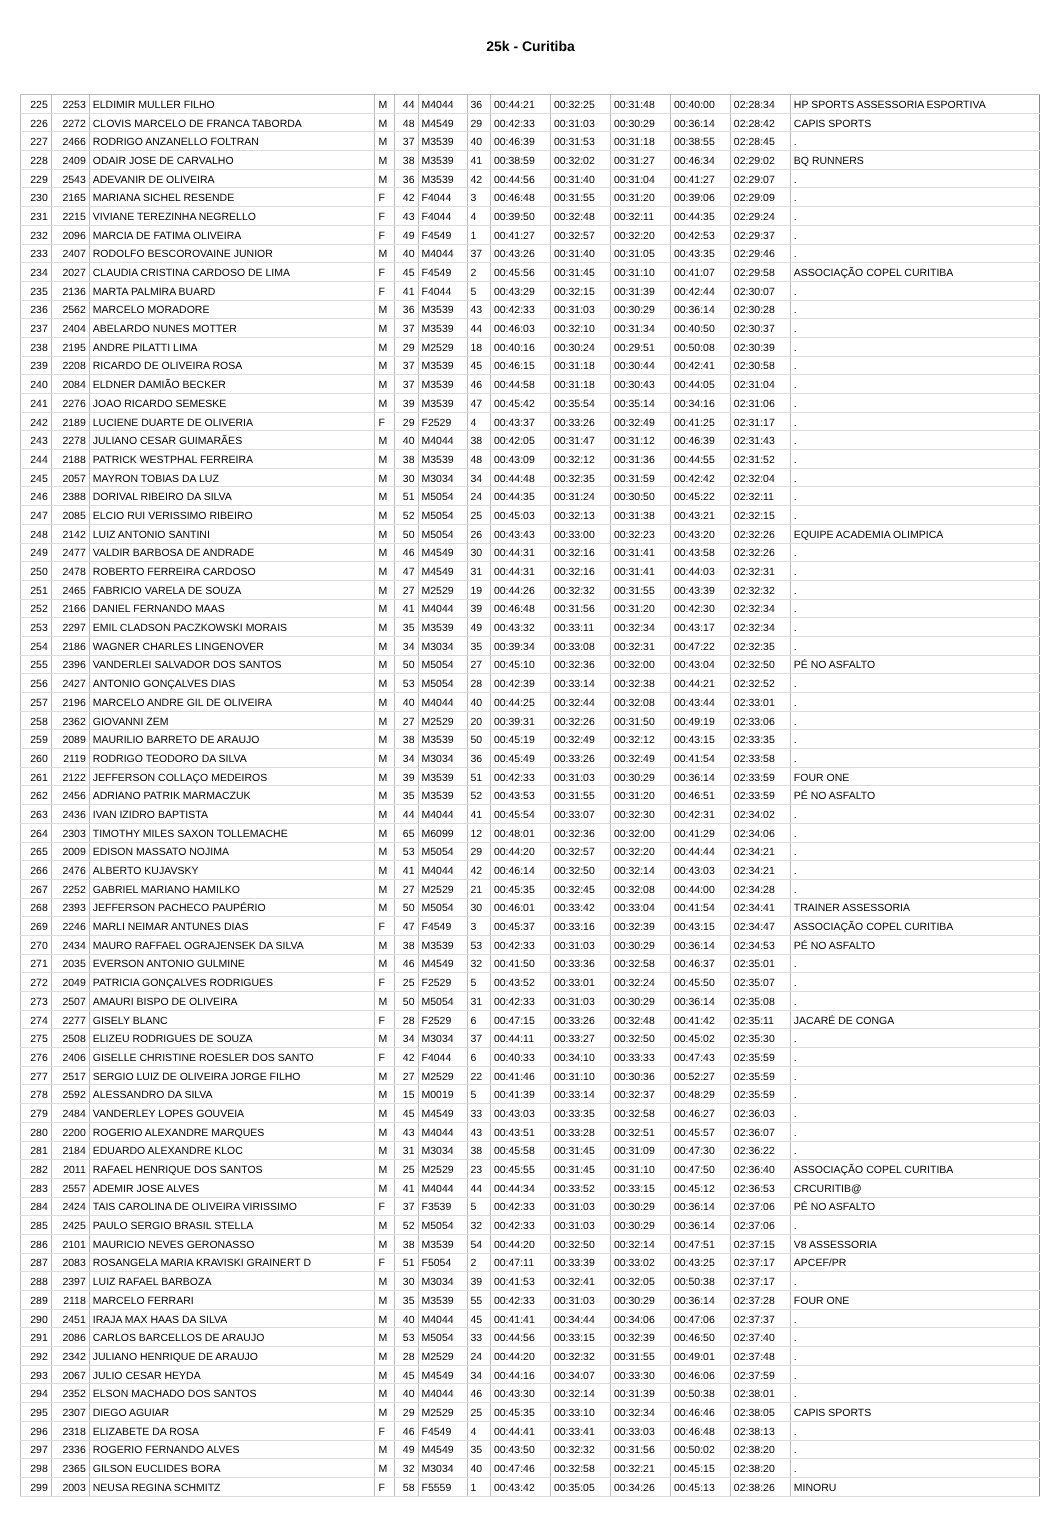25k - Curitiba
| 225 | 2253 | ELDIMIR MULLER FILHO | M | 44 | M4044 | 36 | 00:44:21 | 00:32:25 | 00:31:48 | 00:40:00 | 02:28:34 | HP SPORTS ASSESSORIA ESPORTIVA |
| 226 | 2272 | CLOVIS MARCELO DE FRANCA TABORDA | M | 48 | M4549 | 29 | 00:42:33 | 00:31:03 | 00:30:29 | 00:36:14 | 02:28:42 | CAPIS SPORTS |
| 227 | 2466 | RODRIGO ANZANELLO FOLTRAN | M | 37 | M3539 | 40 | 00:46:39 | 00:31:53 | 00:31:18 | 00:38:55 | 02:28:45 | . |
| 228 | 2409 | ODAIR JOSE DE CARVALHO | M | 38 | M3539 | 41 | 00:38:59 | 00:32:02 | 00:31:27 | 00:46:34 | 02:29:02 | BQ RUNNERS |
| 229 | 2543 | ADEVANIR DE OLIVEIRA | M | 36 | M3539 | 42 | 00:44:56 | 00:31:40 | 00:31:04 | 00:41:27 | 02:29:07 | . |
| 230 | 2165 | MARIANA SICHEL RESENDE | F | 42 | F4044 | 3 | 00:46:48 | 00:31:55 | 00:31:20 | 00:39:06 | 02:29:09 | . |
| 231 | 2215 | VIVIANE TEREZINHA NEGRELLO | F | 43 | F4044 | 4 | 00:39:50 | 00:32:48 | 00:32:11 | 00:44:35 | 02:29:24 | . |
| 232 | 2096 | MARCIA DE FATIMA OLIVEIRA | F | 49 | F4549 | 1 | 00:41:27 | 00:32:57 | 00:32:20 | 00:42:53 | 02:29:37 | . |
| 233 | 2407 | RODOLFO BESCOROVAINE JUNIOR | M | 40 | M4044 | 37 | 00:43:26 | 00:31:40 | 00:31:05 | 00:43:35 | 02:29:46 | . |
| 234 | 2027 | CLAUDIA CRISTINA CARDOSO DE LIMA | F | 45 | F4549 | 2 | 00:45:56 | 00:31:45 | 00:31:10 | 00:41:07 | 02:29:58 | ASSOCIAÇÃO COPEL CURITIBA |
| 235 | 2136 | MARTA PALMIRA BUARD | F | 41 | F4044 | 5 | 00:43:29 | 00:32:15 | 00:31:39 | 00:42:44 | 02:30:07 | . |
| 236 | 2562 | MARCELO MORADORE | M | 36 | M3539 | 43 | 00:42:33 | 00:31:03 | 00:30:29 | 00:36:14 | 02:30:28 | . |
| 237 | 2404 | ABELARDO NUNES MOTTER | M | 37 | M3539 | 44 | 00:46:03 | 00:32:10 | 00:31:34 | 00:40:50 | 02:30:37 | . |
| 238 | 2195 | ANDRE PILATTI LIMA | M | 29 | M2529 | 18 | 00:40:16 | 00:30:24 | 00:29:51 | 00:50:08 | 02:30:39 | . |
| 239 | 2208 | RICARDO DE OLIVEIRA ROSA | M | 37 | M3539 | 45 | 00:46:15 | 00:31:18 | 00:30:44 | 00:42:41 | 02:30:58 | . |
| 240 | 2084 | ELDNER DAMIÃO BECKER | M | 37 | M3539 | 46 | 00:44:58 | 00:31:18 | 00:30:43 | 00:44:05 | 02:31:04 | . |
| 241 | 2276 | JOAO RICARDO SEMESKE | M | 39 | M3539 | 47 | 00:45:42 | 00:35:54 | 00:35:14 | 00:34:16 | 02:31:06 | . |
| 242 | 2189 | LUCIENE DUARTE DE OLIVERIA | F | 29 | F2529 | 4 | 00:43:37 | 00:33:26 | 00:32:49 | 00:41:25 | 02:31:17 | . |
| 243 | 2278 | JULIANO CESAR GUIMARÃES | M | 40 | M4044 | 38 | 00:42:05 | 00:31:47 | 00:31:12 | 00:46:39 | 02:31:43 | . |
| 244 | 2188 | PATRICK WESTPHAL FERREIRA | M | 38 | M3539 | 48 | 00:43:09 | 00:32:12 | 00:31:36 | 00:44:55 | 02:31:52 | . |
| 245 | 2057 | MAYRON TOBIAS DA LUZ | M | 30 | M3034 | 34 | 00:44:48 | 00:32:35 | 00:31:59 | 00:42:42 | 02:32:04 | . |
| 246 | 2388 | DORIVAL RIBEIRO DA SILVA | M | 51 | M5054 | 24 | 00:44:35 | 00:31:24 | 00:30:50 | 00:45:22 | 02:32:11 | . |
| 247 | 2085 | ELCIO RUI VERISSIMO RIBEIRO | M | 52 | M5054 | 25 | 00:45:03 | 00:32:13 | 00:31:38 | 00:43:21 | 02:32:15 | . |
| 248 | 2142 | LUIZ ANTONIO SANTINI | M | 50 | M5054 | 26 | 00:43:43 | 00:33:00 | 00:32:23 | 00:43:20 | 02:32:26 | EQUIPE ACADEMIA OLIMPICA |
| 249 | 2477 | VALDIR BARBOSA DE ANDRADE | M | 46 | M4549 | 30 | 00:44:31 | 00:32:16 | 00:31:41 | 00:43:58 | 02:32:26 | . |
| 250 | 2478 | ROBERTO FERREIRA CARDOSO | M | 47 | M4549 | 31 | 00:44:31 | 00:32:16 | 00:31:41 | 00:44:03 | 02:32:31 | . |
| 251 | 2465 | FABRICIO VARELA DE SOUZA | M | 27 | M2529 | 19 | 00:44:26 | 00:32:32 | 00:31:55 | 00:43:39 | 02:32:32 | . |
| 252 | 2166 | DANIEL FERNANDO MAAS | M | 41 | M4044 | 39 | 00:46:48 | 00:31:56 | 00:31:20 | 00:42:30 | 02:32:34 | . |
| 253 | 2297 | EMIL CLADSON PACZKOWSKI MORAIS | M | 35 | M3539 | 49 | 00:43:32 | 00:33:11 | 00:32:34 | 00:43:17 | 02:32:34 | . |
| 254 | 2186 | WAGNER CHARLES LINGENOVER | M | 34 | M3034 | 35 | 00:39:34 | 00:33:08 | 00:32:31 | 00:47:22 | 02:32:35 | . |
| 255 | 2396 | VANDERLEI SALVADOR DOS SANTOS | M | 50 | M5054 | 27 | 00:45:10 | 00:32:36 | 00:32:00 | 00:43:04 | 02:32:50 | PÉ NO ASFALTO |
| 256 | 2427 | ANTONIO GONÇALVES DIAS | M | 53 | M5054 | 28 | 00:42:39 | 00:33:14 | 00:32:38 | 00:44:21 | 02:32:52 | . |
| 257 | 2196 | MARCELO ANDRE GIL DE OLIVEIRA | M | 40 | M4044 | 40 | 00:44:25 | 00:32:44 | 00:32:08 | 00:43:44 | 02:33:01 | . |
| 258 | 2362 | GIOVANNI ZEM | M | 27 | M2529 | 20 | 00:39:31 | 00:32:26 | 00:31:50 | 00:49:19 | 02:33:06 | . |
| 259 | 2089 | MAURILIO BARRETO DE ARAUJO | M | 38 | M3539 | 50 | 00:45:19 | 00:32:49 | 00:32:12 | 00:43:15 | 02:33:35 | . |
| 260 | 2119 | RODRIGO TEODORO DA SILVA | M | 34 | M3034 | 36 | 00:45:49 | 00:33:26 | 00:32:49 | 00:41:54 | 02:33:58 | . |
| 261 | 2122 | JEFFERSON COLLAÇO MEDEIROS | M | 39 | M3539 | 51 | 00:42:33 | 00:31:03 | 00:30:29 | 00:36:14 | 02:33:59 | FOUR ONE |
| 262 | 2456 | ADRIANO PATRIK MARMACZUK | M | 35 | M3539 | 52 | 00:43:53 | 00:31:55 | 00:31:20 | 00:46:51 | 02:33:59 | PÉ NO ASFALTO |
| 263 | 2436 | IVAN IZIDRO BAPTISTA | M | 44 | M4044 | 41 | 00:45:54 | 00:33:07 | 00:32:30 | 00:42:31 | 02:34:02 | . |
| 264 | 2303 | TIMOTHY MILES SAXON TOLLEMACHE | M | 65 | M6099 | 12 | 00:48:01 | 00:32:36 | 00:32:00 | 00:41:29 | 02:34:06 | . |
| 265 | 2009 | EDISON MASSATO NOJIMA | M | 53 | M5054 | 29 | 00:44:20 | 00:32:57 | 00:32:20 | 00:44:44 | 02:34:21 | . |
| 266 | 2476 | ALBERTO KUJAVSKY | M | 41 | M4044 | 42 | 00:46:14 | 00:32:50 | 00:32:14 | 00:43:03 | 02:34:21 | . |
| 267 | 2252 | GABRIEL MARIANO HAMILKO | M | 27 | M2529 | 21 | 00:45:35 | 00:32:45 | 00:32:08 | 00:44:00 | 02:34:28 | . |
| 268 | 2393 | JEFFERSON PACHECO PAUPÉRIO | M | 50 | M5054 | 30 | 00:46:01 | 00:33:42 | 00:33:04 | 00:41:54 | 02:34:41 | TRAINER ASSESSORIA |
| 269 | 2246 | MARLI NEIMAR ANTUNES DIAS | F | 47 | F4549 | 3 | 00:45:37 | 00:33:16 | 00:32:39 | 00:43:15 | 02:34:47 | ASSOCIAÇÃO COPEL CURITIBA |
| 270 | 2434 | MAURO RAFFAEL OGRAJENSEK DA SILVA | M | 38 | M3539 | 53 | 00:42:33 | 00:31:03 | 00:30:29 | 00:36:14 | 02:34:53 | PÉ NO ASFALTO |
| 271 | 2035 | EVERSON ANTONIO GULMINE | M | 46 | M4549 | 32 | 00:41:50 | 00:33:36 | 00:32:58 | 00:46:37 | 02:35:01 | . |
| 272 | 2049 | PATRICIA GONÇALVES RODRIGUES | F | 25 | F2529 | 5 | 00:43:52 | 00:33:01 | 00:32:24 | 00:45:50 | 02:35:07 | . |
| 273 | 2507 | AMAURI BISPO DE OLIVEIRA | M | 50 | M5054 | 31 | 00:42:33 | 00:31:03 | 00:30:29 | 00:36:14 | 02:35:08 | . |
| 274 | 2277 | GISELY BLANC | F | 28 | F2529 | 6 | 00:47:15 | 00:33:26 | 00:32:48 | 00:41:42 | 02:35:11 | JACARÉ DE CONGA |
| 275 | 2508 | ELIZEU RODRIGUES DE SOUZA | M | 34 | M3034 | 37 | 00:44:11 | 00:33:27 | 00:32:50 | 00:45:02 | 02:35:30 | . |
| 276 | 2406 | GISELLE CHRISTINE ROESLER DOS SANTO | F | 42 | F4044 | 6 | 00:40:33 | 00:34:10 | 00:33:33 | 00:47:43 | 02:35:59 | . |
| 277 | 2517 | SERGIO LUIZ DE OLIVEIRA JORGE FILHO | M | 27 | M2529 | 22 | 00:41:46 | 00:31:10 | 00:30:36 | 00:52:27 | 02:35:59 | . |
| 278 | 2592 | ALESSANDRO DA SILVA | M | 15 | M0019 | 5 | 00:41:39 | 00:33:14 | 00:32:37 | 00:48:29 | 02:35:59 | . |
| 279 | 2484 | VANDERLEY LOPES GOUVEIA | M | 45 | M4549 | 33 | 00:43:03 | 00:33:35 | 00:32:58 | 00:46:27 | 02:36:03 | . |
| 280 | 2200 | ROGERIO ALEXANDRE MARQUES | M | 43 | M4044 | 43 | 00:43:51 | 00:33:28 | 00:32:51 | 00:45:57 | 02:36:07 | . |
| 281 | 2184 | EDUARDO ALEXANDRE KLOC | M | 31 | M3034 | 38 | 00:45:58 | 00:31:45 | 00:31:09 | 00:47:30 | 02:36:22 | . |
| 282 | 2011 | RAFAEL HENRIQUE DOS SANTOS | M | 25 | M2529 | 23 | 00:45:55 | 00:31:45 | 00:31:10 | 00:47:50 | 02:36:40 | ASSOCIAÇÃO COPEL CURITIBA |
| 283 | 2557 | ADEMIR JOSE ALVES | M | 41 | M4044 | 44 | 00:44:34 | 00:33:52 | 00:33:15 | 00:45:12 | 02:36:53 | CRCURITIB@ |
| 284 | 2424 | TAIS CAROLINA DE OLIVEIRA VIRISSIMO | F | 37 | F3539 | 5 | 00:42:33 | 00:31:03 | 00:30:29 | 00:36:14 | 02:37:06 | PÉ NO ASFALTO |
| 285 | 2425 | PAULO SERGIO BRASIL STELLA | M | 52 | M5054 | 32 | 00:42:33 | 00:31:03 | 00:30:29 | 00:36:14 | 02:37:06 | . |
| 286 | 2101 | MAURICIO NEVES GERONASSO | M | 38 | M3539 | 54 | 00:44:20 | 00:32:50 | 00:32:14 | 00:47:51 | 02:37:15 | V8 ASSESSORIA |
| 287 | 2083 | ROSANGELA MARIA KRAVISKI GRAINERT D | F | 51 | F5054 | 2 | 00:47:11 | 00:33:39 | 00:33:02 | 00:43:25 | 02:37:17 | APCEF/PR |
| 288 | 2397 | LUIZ RAFAEL BARBOZA | M | 30 | M3034 | 39 | 00:41:53 | 00:32:41 | 00:32:05 | 00:50:38 | 02:37:17 | . |
| 289 | 2118 | MARCELO FERRARI | M | 35 | M3539 | 55 | 00:42:33 | 00:31:03 | 00:30:29 | 00:36:14 | 02:37:28 | FOUR ONE |
| 290 | 2451 | IRAJA MAX HAAS DA SILVA | M | 40 | M4044 | 45 | 00:41:41 | 00:34:44 | 00:34:06 | 00:47:06 | 02:37:37 | . |
| 291 | 2086 | CARLOS BARCELLOS DE ARAUJO | M | 53 | M5054 | 33 | 00:44:56 | 00:33:15 | 00:32:39 | 00:46:50 | 02:37:40 | . |
| 292 | 2342 | JULIANO HENRIQUE DE ARAUJO | M | 28 | M2529 | 24 | 00:44:20 | 00:32:32 | 00:31:55 | 00:49:01 | 02:37:48 | . |
| 293 | 2067 | JULIO CESAR HEYDA | M | 45 | M4549 | 34 | 00:44:16 | 00:34:07 | 00:33:30 | 00:46:06 | 02:37:59 | . |
| 294 | 2352 | ELSON MACHADO DOS SANTOS | M | 40 | M4044 | 46 | 00:43:30 | 00:32:14 | 00:31:39 | 00:50:38 | 02:38:01 | . |
| 295 | 2307 | DIEGO AGUIAR | M | 29 | M2529 | 25 | 00:45:35 | 00:33:10 | 00:32:34 | 00:46:46 | 02:38:05 | CAPIS SPORTS |
| 296 | 2318 | ELIZABETE DA ROSA | F | 46 | F4549 | 4 | 00:44:41 | 00:33:41 | 00:33:03 | 00:46:48 | 02:38:13 | . |
| 297 | 2336 | ROGERIO FERNANDO ALVES | M | 49 | M4549 | 35 | 00:43:50 | 00:32:32 | 00:31:56 | 00:50:02 | 02:38:20 | . |
| 298 | 2365 | GILSON EUCLIDES BORA | M | 32 | M3034 | 40 | 00:47:46 | 00:32:58 | 00:32:21 | 00:45:15 | 02:38:20 | . |
| 299 | 2003 | NEUSA REGINA SCHMITZ | F | 58 | F5559 | 1 | 00:43:42 | 00:35:05 | 00:34:26 | 00:45:13 | 02:38:26 | MINORU |